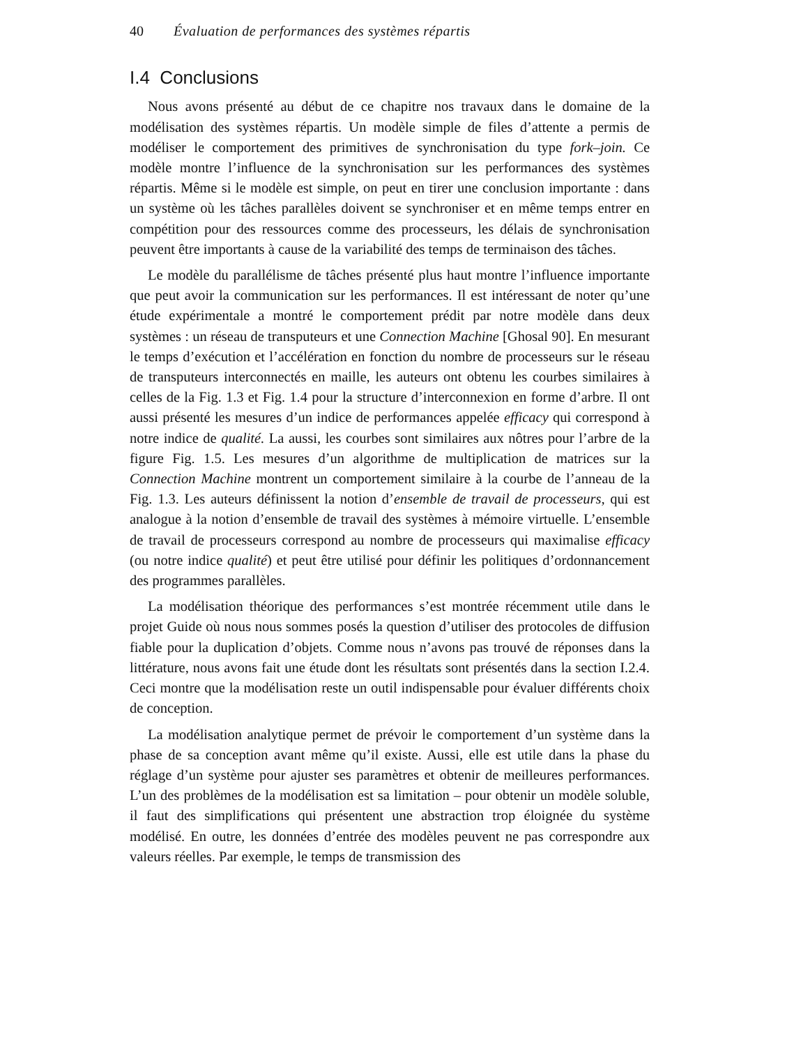40 Évaluation de performances des systèmes répartis
I.4 Conclusions
Nous avons présenté au début de ce chapitre nos travaux dans le domaine de la modélisation des systèmes répartis. Un modèle simple de files d’attente a permis de modéliser le comportement des primitives de synchronisation du type fork–join. Ce modèle montre l’influence de la synchronisation sur les performances des systèmes répartis. Même si le modèle est simple, on peut en tirer une conclusion importante : dans un système où les tâches parallèles doivent se synchroniser et en même temps entrer en compétition pour des ressources comme des processeurs, les délais de synchronisation peuvent être importants à cause de la variabilité des temps de terminaison des tâches.
Le modèle du parallélisme de tâches présenté plus haut montre l’influence importante que peut avoir la communication sur les performances. Il est intéressant de noter qu’une étude expérimentale a montré le comportement prédit par notre modèle dans deux systèmes : un réseau de transputeurs et une Connection Machine [Ghosal 90]. En mesurant le temps d’exécution et l’accélération en fonction du nombre de processeurs sur le réseau de transputeurs interconnectés en maille, les auteurs ont obtenu les courbes similaires à celles de la Fig. 1.3 et Fig. 1.4 pour la structure d’interconnexion en forme d’arbre. Il ont aussi présenté les mesures d’un indice de performances appelée efficacy qui correspond à notre indice de qualité. La aussi, les courbes sont similaires aux nôtres pour l’arbre de la figure Fig. 1.5. Les mesures d’un algorithme de multiplication de matrices sur la Connection Machine montrent un comportement similaire à la courbe de l’anneau de la Fig. 1.3. Les auteurs définissent la notion d’ensemble de travail de processeurs, qui est analogue à la notion d’ensemble de travail des systèmes à mémoire virtuelle. L’ensemble de travail de processeurs correspond au nombre de processeurs qui maximalise efficacy (ou notre indice qualité) et peut être utilisé pour définir les politiques d’ordonnancement des programmes parallèles.
La modélisation théorique des performances s’est montrée récemment utile dans le projet Guide où nous nous sommes posés la question d’utiliser des protocoles de diffusion fiable pour la duplication d’objets. Comme nous n’avons pas trouvé de réponses dans la littérature, nous avons fait une étude dont les résultats sont présentés dans la section I.2.4. Ceci montre que la modélisation reste un outil indispensable pour évaluer différents choix de conception.
La modélisation analytique permet de prévoir le comportement d’un système dans la phase de sa conception avant même qu’il existe. Aussi, elle est utile dans la phase du réglage d’un système pour ajuster ses paramètres et obtenir de meilleures performances. L’un des problèmes de la modélisation est sa limitation – pour obtenir un modèle soluble, il faut des simplifications qui présentent une abstraction trop éloignée du système modélisé. En outre, les données d’entrée des modèles peuvent ne pas correspondre aux valeurs réelles. Par exemple, le temps de transmission des